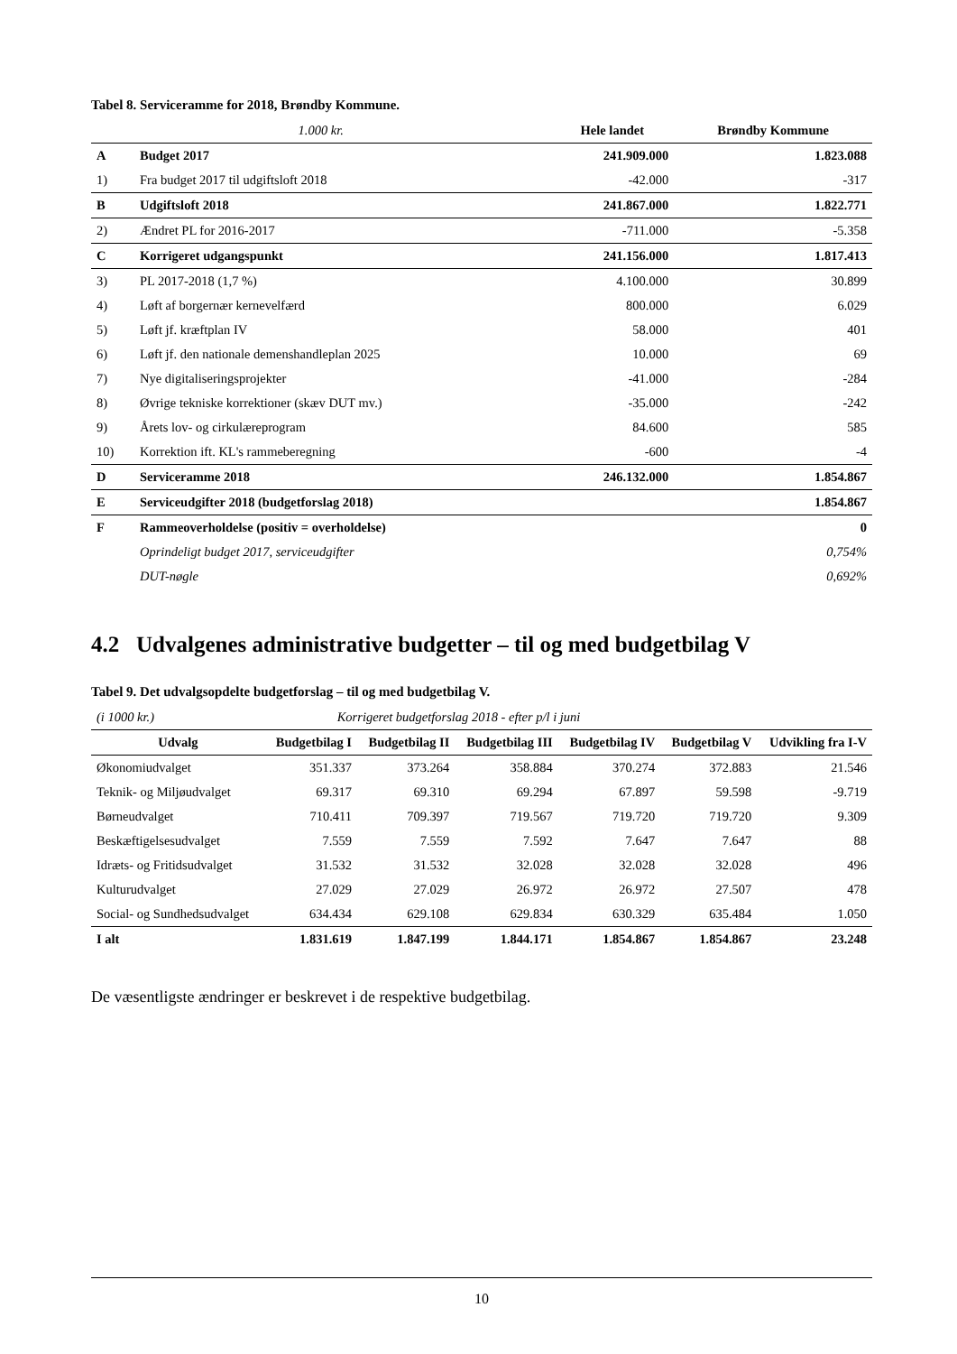Tabel 8. Serviceramme for 2018, Brøndby Kommune.
| 1.000 kr. | | Hele landet | Brøndby Kommune |
| A | Budget 2017 | 241.909.000 | 1.823.088 |
| 1) | Fra budget 2017 til udgiftsloft 2018 | -42.000 | -317 |
| B | Udgiftsloft 2018 | 241.867.000 | 1.822.771 |
| 2) | Ændret PL for 2016-2017 | -711.000 | -5.358 |
| C | Korrigeret udgangspunkt | 241.156.000 | 1.817.413 |
| 3) | PL 2017-2018 (1,7 %) | 4.100.000 | 30.899 |
| 4) | Løft af borgernær kernevelfærd | 800.000 | 6.029 |
| 5) | Løft jf. kræftplan IV | 58.000 | 401 |
| 6) | Løft jf. den nationale demenshandleplan 2025 | 10.000 | 69 |
| 7) | Nye digitaliseringsprojekter | -41.000 | -284 |
| 8) | Øvrige tekniske korrektioner (skæv DUT mv.) | -35.000 | -242 |
| 9) | Årets lov- og cirkulæreprogram | 84.600 | 585 |
| 10) | Korrektion ift. KL's rammeberegning | -600 | -4 |
| D | Serviceramme 2018 | 246.132.000 | 1.854.867 |
| E | Serviceudgifter 2018 (budgetforslag 2018) | | 1.854.867 |
| F | Rammeoverholdelse (positiv = overholdelse) | | 0 |
| | Oprindeligt budget 2017, serviceudgifter | | 0,754% |
| | DUT-nøgle | | 0,692% |
4.2 Udvalgenes administrative budgetter – til og med budgetbilag V
Tabel 9. Det udvalgsopdelte budgetforslag – til og med budgetbilag V.
| (i 1000 kr.) | Korrigeret budgetforslag 2018 - efter p/l i juni | | | | | |
| Udvalg | Budgetbilag I | Budgetbilag II | Budgetbilag III | Budgetbilag IV | Budgetbilag V | Udvikling fra I-V |
| Økonomiudvalget | 351.337 | 373.264 | 358.884 | 370.274 | 372.883 | 21.546 |
| Teknik- og Miljøudvalget | 69.317 | 69.310 | 69.294 | 67.897 | 59.598 | -9.719 |
| Børneudvalget | 710.411 | 709.397 | 719.567 | 719.720 | 719.720 | 9.309 |
| Beskæftigelsesudvalget | 7.559 | 7.559 | 7.592 | 7.647 | 7.647 | 88 |
| Idræts- og Fritidsudvalget | 31.532 | 31.532 | 32.028 | 32.028 | 32.028 | 496 |
| Kulturudvalget | 27.029 | 27.029 | 26.972 | 26.972 | 27.507 | 478 |
| Social- og Sundhedsudvalget | 634.434 | 629.108 | 629.834 | 630.329 | 635.484 | 1.050 |
| I alt | 1.831.619 | 1.847.199 | 1.844.171 | 1.854.867 | 1.854.867 | 23.248 |
De væsentligste ændringer er beskrevet i de respektive budgetbilag.
10